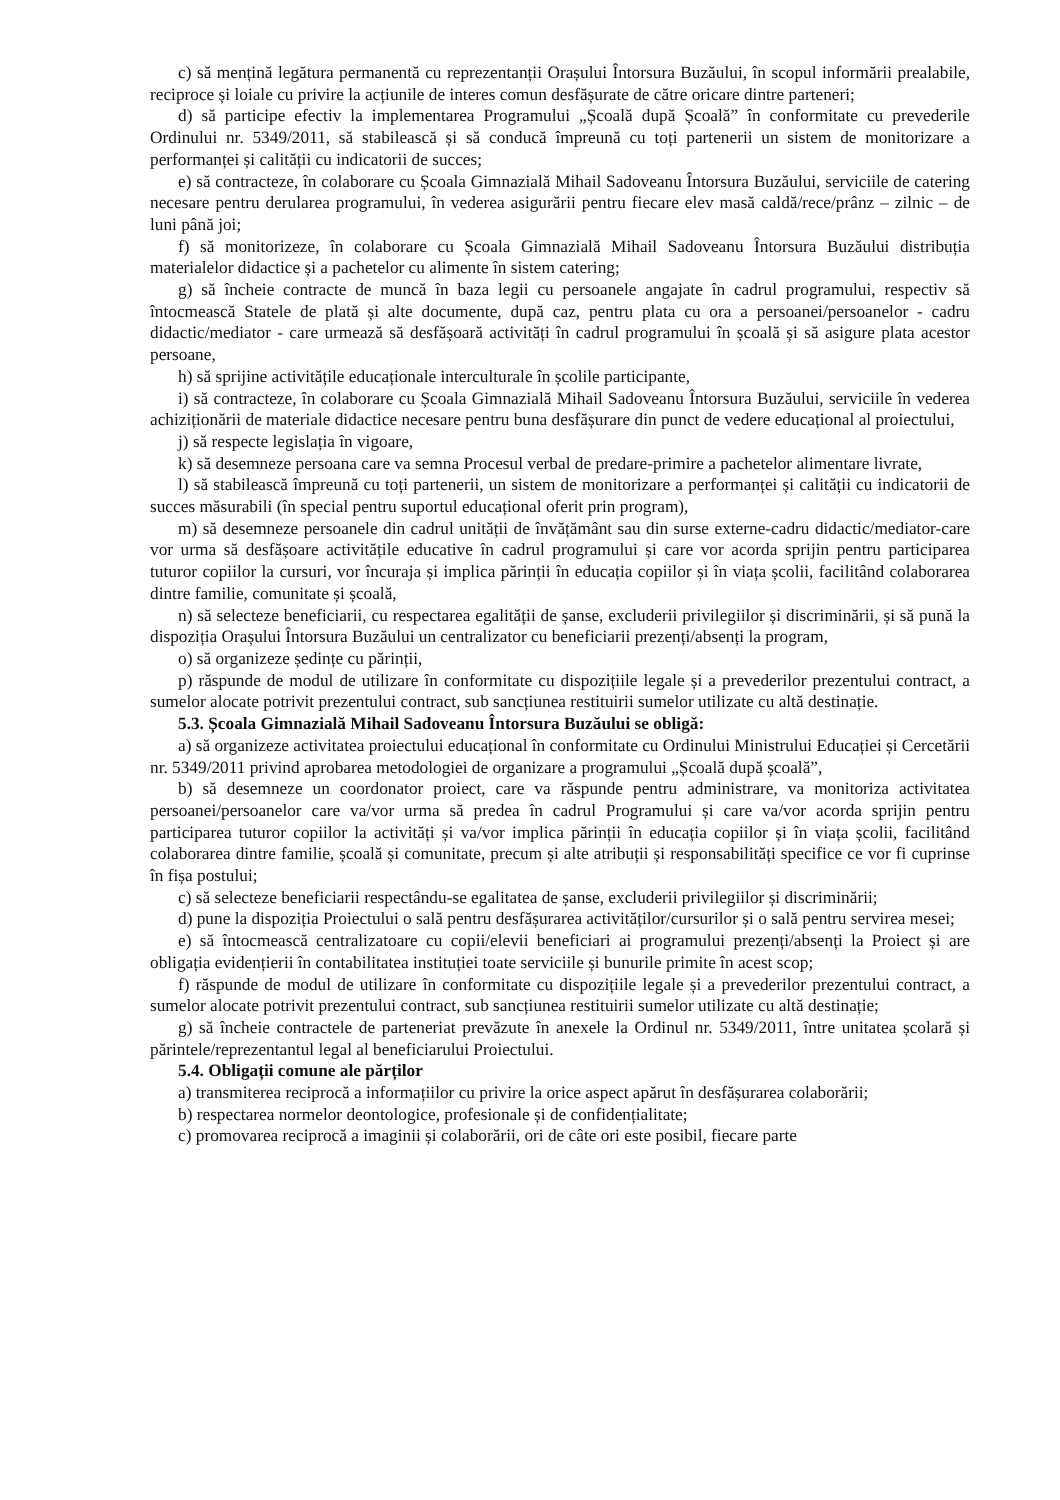c) să mențină legătura permanentă cu reprezentanții Orașului Întorsura Buzăului, în scopul informării prealabile, reciproce și loiale cu privire la acțiunile de interes comun desfășurate de către oricare dintre parteneri;
d) să participe efectiv la implementarea Programului „Școală după Școală” în conformitate cu prevederile Ordinului nr. 5349/2011, să stabilească și să conducă împreună cu toți partenerii un sistem de monitorizare a performanței și calității cu indicatorii de succes;
e) să contracteze, în colaborare cu Școala Gimnazială Mihail Sadoveanu Întorsura Buzăului, serviciile de catering necesare pentru derularea programului, în vederea asigurării pentru fiecare elev masă caldă/rece/prânz – zilnic – de luni până joi;
f) să monitorizeze, în colaborare cu Școala Gimnazială Mihail Sadoveanu Întorsura Buzăului distribuția materialelor didactice și a pachetelor cu alimente în sistem catering;
g) să încheie contracte de muncă în baza legii cu persoanele angajate în cadrul programului, respectiv să întocmească Statele de plată și alte documente, după caz, pentru plata cu ora a persoanei/persoanelor - cadru didactic/mediator - care urmează să desfășoară activități în cadrul programului în școală și să asigure plata acestor persoane,
h) să sprijine activitățile educaționale interculturale în școlile participante,
i) să contracteze, în colaborare cu Școala Gimnazială Mihail Sadoveanu Întorsura Buzăului, serviciile în vederea achiziționării de materiale didactice necesare pentru buna desfășurare din punct de vedere educațional al proiectului,
j) să respecte legislația în vigoare,
k) să desemneze persoana care va semna Procesul verbal de predare-primire a pachetelor alimentare livrate,
l) să stabilească împreună cu toți partenerii, un sistem de monitorizare a performanței și calității cu indicatorii de succes măsurabili (în special pentru suportul educațional oferit prin program),
m) să desemneze persoanele din cadrul unității de învățământ sau din surse externe-cadru didactic/mediator-care vor urma să desfășoare activitățile educative în cadrul programului și care vor acorda sprijin pentru participarea tuturor copiilor la cursuri, vor încuraja și implica părinții în educația copiilor și în viața școlii, facilitând colaborarea dintre familie, comunitate și școală,
n) să selecteze beneficiarii, cu respectarea egalității de șanse, excluderii privilegiilor și discriminării, și să pună la dispoziția Orașului Întorsura Buzăului un centralizator cu beneficiarii prezenți/absenți la program,
o) să organizeze ședințe cu părinții,
p) răspunde de modul de utilizare în conformitate cu dispozițiile legale și a prevederilor prezentului contract, a sumelor alocate potrivit prezentului contract, sub sancțiunea restituirii sumelor utilizate cu altă destinație.
5.3. Școala Gimnazială Mihail Sadoveanu Întorsura Buzăului se obligă:
a) să organizeze activitatea proiectului educațional în conformitate cu Ordinului Ministrului Educației și Cercetării nr. 5349/2011 privind aprobarea metodologiei de organizare a programului „Școală după școală”,
b) să desemneze un coordonator proiect, care va răspunde pentru administrare, va monitoriza activitatea persoanei/persoanelor care va/vor urma să predea în cadrul Programului și care va/vor acorda sprijin pentru participarea tuturor copiilor la activități și va/vor implica părinții în educația copiilor și în viața școlii, facilitând colaborarea dintre familie, școală și comunitate, precum și alte atribuții și responsabilități specifice ce vor fi cuprinse în fișa postului;
c) să selecteze beneficiarii respectându-se egalitatea de șanse, excluderii privilegiilor și discriminării;
d) pune la dispoziția Proiectului o sală pentru desfășurarea activităților/cursurilor și o sală pentru servirea mesei;
e) să întocmească centralizatoare cu copii/elevii beneficiari ai programului prezenți/absenți la Proiect și are obligația evidențierii în contabilitatea instituției toate serviciile și bunurile primite în acest scop;
f) răspunde de modul de utilizare în conformitate cu dispozițiile legale și a prevederilor prezentului contract, a sumelor alocate potrivit prezentului contract, sub sancțiunea restituirii sumelor utilizate cu altă destinație;
g) să încheie contractele de parteneriat prevăzute în anexele la Ordinul nr. 5349/2011, între unitatea școlară și părintele/reprezentantul legal al beneficiarului Proiectului.
5.4. Obligații comune ale părților
a) transmiterea reciprocă a informațiilor cu privire la orice aspect apărut în desfășurarea colaborării;
b) respectarea normelor deontologice, profesionale și de confidențialitate;
c) promovarea reciprocă a imaginii și colaborării, ori de câte ori este posibil, fiecare parte